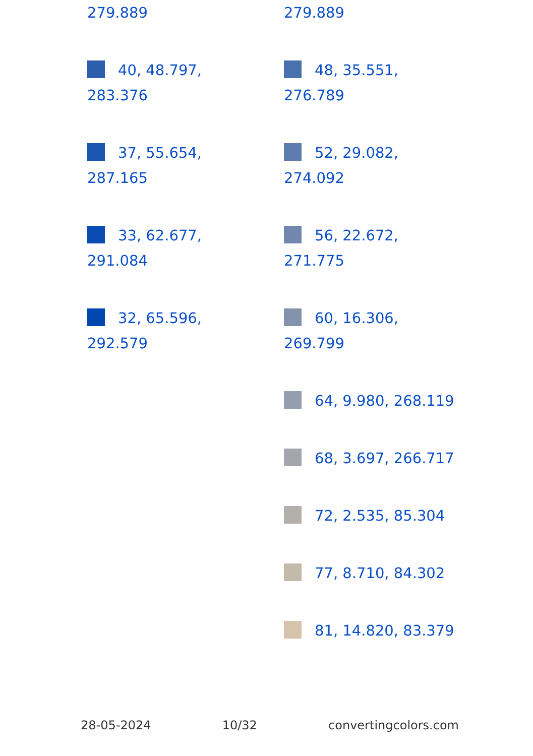279.889
40, 48.797, 283.376
37, 55.654, 287.165
33, 62.677, 291.084
32, 65.596, 292.579
279.889
48, 35.551, 276.789
52, 29.082, 274.092
56, 22.672, 271.775
60, 16.306, 269.799
64, 9.980, 268.119
68, 3.697, 266.717
72, 2.535, 85.304
77, 8.710, 84.302
81, 14.820, 83.379
28-05-2024 10/32 convertingcolors.com